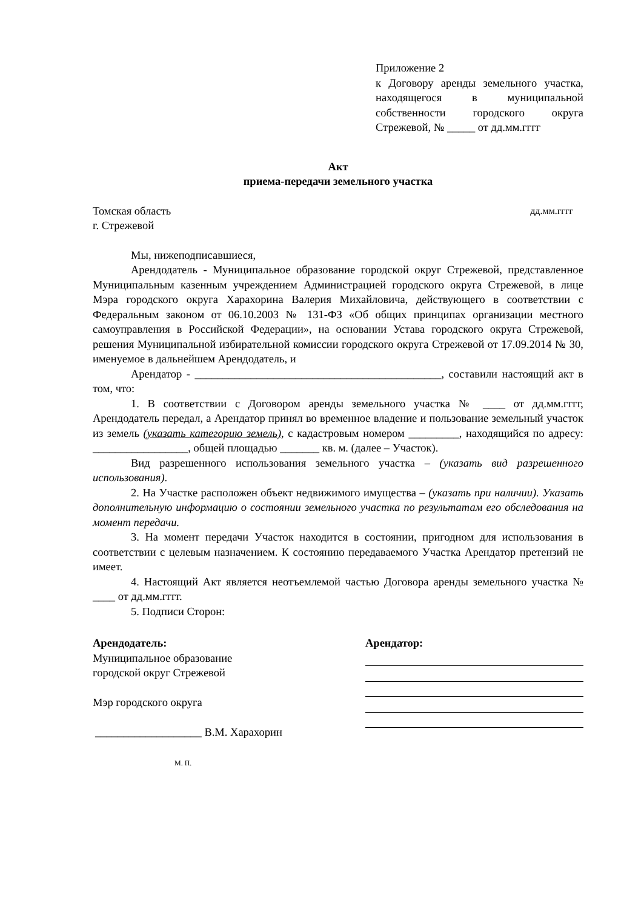Приложение 2
к Договору аренды земельного участка, находящегося в муниципальной собственности городского округа Стрежевой, № _____ от дд.мм.гггг
Акт
приема-передачи земельного участка
Томская область дд.мм.гггг
г. Стрежевой
Мы, нижеподписавшиеся,
Арендодатель - Муниципальное образование городской округ Стрежевой, представленное Муниципальным казенным учреждением Администрацией городского округа Стрежевой, в лице Мэра городского округа Харахорина Валерия Михайловича, действующего в соответствии с Федеральным законом от 06.10.2003 № 131-ФЗ «Об общих принципах организации местного самоуправления в Российской Федерации», на основании Устава городского округа Стрежевой, решения Муниципальной избирательной комиссии городского округа Стрежевой от 17.09.2014 № 30, именуемое в дальнейшем Арендодатель, и
Арендатор - ____________________________________________, составили настоящий акт в том, что:
1. В соответствии с Договором аренды земельного участка № ____ от дд.мм.гггг, Арендодатель передал, а Арендатор принял во временное владение и пользование земельный участок из земель (указать категорию земель), с кадастровым номером _________, находящийся по адресу: _________________, общей площадью _______ кв. м. (далее – Участок).
Вид разрешенного использования земельного участка – (указать вид разрешенного использования).
2. На Участке расположен объект недвижимого имущества – (указать при наличии). Указать дополнительную информацию о состоянии земельного участка по результатам его обследования на момент передачи.
3. На момент передачи Участок находится в состоянии, пригодном для использования в соответствии с целевым назначением. К состоянию передаваемого Участка Арендатор претензий не имеет.
4. Настоящий Акт является неотъемлемой частью Договора аренды земельного участка № ____ от дд.мм.гггг.
5. Подписи Сторон:
Арендодатель:
Муниципальное образование
городской округ Стрежевой
Мэр городского округа
___________________ В.М. Харахорин
М. П.
Арендатор: